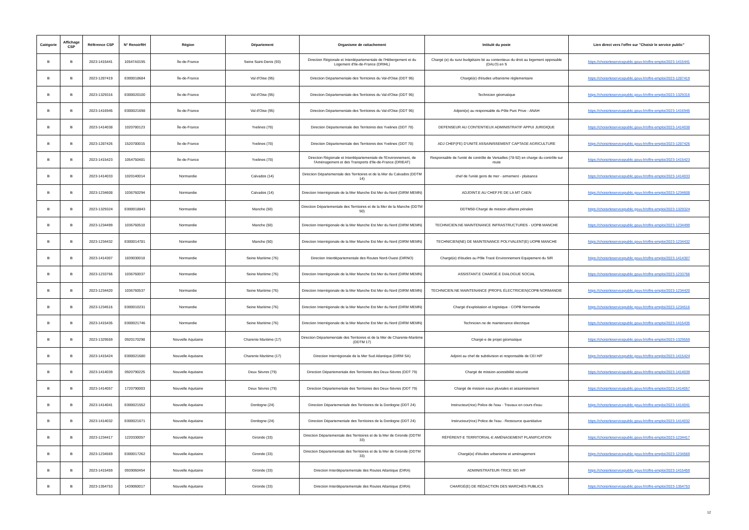| Catégorie | Affichage CSP | Référence CSP | N° RenoirRH | Région | Département | Organisme de rattachement | Intitulé du poste | Lien direct vers l'offre sur "Choisir le service public" |
| --- | --- | --- | --- | --- | --- | --- | --- | --- |
| B | B | 2023-1415441 | 10547A0195 | Île-de-France | Seine Saint-Denis (93) | Direction Régionale et Interdépartementale de l'Hébergement et du Logement d'Ile-de-France (DRIHL) | Chargé (e) du suivi budgétaire lié au contentieux du droit au logement opposable (DALO) en S | https://choisirleservicepublic.gouv.fr/offre-emploi/2023-1415441 |
| B | B | 2023-1287419 | E000018684 | Île-de-France | Val d'Oise (95) | Direction Départementale des Territoires du Val-d'Oise (DDT 95) | Chargé(e) d'études urbanisme règlementaire | https://choisirleservicepublic.gouv.fr/offre-emploi/2023-1287419 |
| B | B | 2023-1329316 | E000020100 | Île-de-France | Val d'Oise (95) | Direction Départementale des Territoires du Val-d'Oise (DDT 95) | Technicien géomatique | https://choisirleservicepublic.gouv.fr/offre-emploi/2023-1329316 |
| B | B | 2023-1416945 | E000021698 | Île-de-France | Val d'Oise (95) | Direction Départementale des Territoires du Val-d'Oise (DDT 95) | Adjoint(e) au responsable du Pôle Parc Prive - ANAH | https://choisirleservicepublic.gouv.fr/offre-emploi/2023-1416945 |
| B | B | 2023-1414038 | 1020780123 | Île-de-France | Yvelines (78) | Direction Départementale des Territoires des Yvelines (DDT 78) | DEFENSEUR AU CONTENTIEUX ADMINISTRATIF APPUI JURIDIQUE | https://choisirleservicepublic.gouv.fr/offre-emploi/2023-1414038 |
| B | B | 2023-1287426 | 1520780015 | Île-de-France | Yvelines (78) | Direction Départementale des Territoires des Yvelines (DDT 78) | ADJ CHEF(FE) D'UNITÉ ASSAINISSEMENT CAPTAGE AGRICULTURE | https://choisirleservicepublic.gouv.fr/offre-emploi/2023-1287426 |
| B | B | 2023-1415423 | 1054750481 | Île-de-France | Yvelines (78) | Direction Régionale et Interdépartementale de l'Environnement, de l'Aménagement et des Transports d'Ile-de-France (DRIEAT) | Responsable de l'unité de contrôle de Versailles (78-92) en charge du contrôle sur route | https://choisirleservicepublic.gouv.fr/offre-emploi/2023-1415423 |
| B | B | 2023-1414033 | 1020140014 | Normandie | Calvados (14) | Direction Départementale des Territoires et de la Mer du Calvados (DDTM 14) | chef de l'unité gens de mer - armement - plaisance | https://choisirleservicepublic.gouv.fr/offre-emploi/2023-1414033 |
| B | B | 2023-1234608 | 1036760294 | Normandie | Calvados (14) | Direction Interrégionale de la Mer Manche Est Mer du Nord (DIRM MEMN) | ADJOINT.E AU CHEF.FE DE LA MT CAEN | https://choisirleservicepublic.gouv.fr/offre-emploi/2023-1234608 |
| B | B | 2023-1329324 | E000018843 | Normandie | Manche (50) | Direction Départementale des Territoires et de la Mer de la Manche (DDTM 50) | DDTM50-Chargé de mission affaires pénales | https://choisirleservicepublic.gouv.fr/offre-emploi/2023-1329324 |
| B | B | 2023-1234499 | 1036760510 | Normandie | Manche (50) | Direction Interrégionale de la Mer Manche Est Mer du Nord (DIRM MEMN) | TECHNICIEN.NE MAINTENANCE INFRASTRUCTURES - UOPB MANCHE | https://choisirleservicepublic.gouv.fr/offre-emploi/2023-1234499 |
| B | B | 2023-1234432 | E000014781 | Normandie | Manche (50) | Direction Interrégionale de la Mer Manche Est Mer du Nord (DIRM MEMN) | TECHNICIEN(NE) DE MAINTENANCE POLYVALENT(E) UOPB MANCHE | https://choisirleservicepublic.gouv.fr/offre-emploi/2023-1234432 |
| B | B | 2023-1414307 | 1839030018 | Normandie | Seine Maritime (76) | Direction Interdépartementale des Routes Nord-Ouest (DIRNO) | Chargé(e) d'études au Pôle Tracé Environnement Equipement du SIR | https://choisirleservicepublic.gouv.fr/offre-emploi/2023-1414307 |
| B | B | 2023-1233766 | 1036760037 | Normandie | Seine Maritime (76) | Direction Interrégionale de la Mer Manche Est Mer du Nord (DIRM MEMN) | ASSISTANT.E CHARGÉ.E DIALOGUE SOCIAL | https://choisirleservicepublic.gouv.fr/offre-emploi/2023-1233766 |
| B | B | 2023-1234420 | 1036760537 | Normandie | Seine Maritime (76) | Direction Interrégionale de la Mer Manche Est Mer du Nord (DIRM MEMN) | TECHNICIEN.NE MAINTENANCE (PROFIL ÉLECTRICIEN)COPB NORMANDIE | https://choisirleservicepublic.gouv.fr/offre-emploi/2023-1234420 |
| B | B | 2023-1234516 | E000010231 | Normandie | Seine Maritime (76) | Direction Interrégionale de la Mer Manche Est Mer du Nord (DIRM MEMN) | Chargé d'exploitation et logistique - COPB Normandie | https://choisirleservicepublic.gouv.fr/offre-emploi/2023-1234516 |
| B | B | 2023-1415435 | E000021746 | Normandie | Seine Maritime (76) | Direction Interrégionale de la Mer Manche Est Mer du Nord (DIRM MEMN) | Technicien.ne de maintenance électrique | https://choisirleservicepublic.gouv.fr/offre-emploi/2023-1415435 |
| B | B | 2023-1329559 | 0920170298 | Nouvelle Aquitaine | Charente Maritime (17) | Direction Départementale des Territoires et de la Mer de Charente-Maritime (DDTM 17) | Chargé-e de projet géomatique | https://choisirleservicepublic.gouv.fr/offre-emploi/2023-1329559 |
| B | B | 2023-1415424 | E000021680 | Nouvelle Aquitaine | Charente Maritime (17) | Direction Interrégionale de la Mer Sud Atlantique (DIRM SA) | Adjoint au chef de subdivision et responsable de CEI H/F | https://choisirleservicepublic.gouv.fr/offre-emploi/2023-1415424 |
| B | B | 2023-1414039 | 0920790225 | Nouvelle Aquitaine | Deux Sèvres (79) | Direction Départementale des Territoires des Deux-Sèvres (DDT 79) | Chargé de mission acessibilité sécurité | https://choisirleservicepublic.gouv.fr/offre-emploi/2023-1414039 |
| B | B | 2023-1414057 | 1720790003 | Nouvelle Aquitaine | Deux Sèvres (79) | Direction Départementale des Territoires des Deux-Sèvres (DDT 79) | Chargé de mission eaux pluviales et assainissement | https://choisirleservicepublic.gouv.fr/offre-emploi/2023-1414057 |
| B | B | 2023-1414041 | E000021552 | Nouvelle Aquitaine | Dordogne (24) | Direction Départementale des Territoires de la Dordogne (DDT 24) | Instructeur(rice) Police de l'eau - Travaux en cours d'eau | https://choisirleservicepublic.gouv.fr/offre-emploi/2023-1414041 |
| B | B | 2023-1414032 | E000021671 | Nouvelle Aquitaine | Dordogne (24) | Direction Départementale des Territoires de la Dordogne (DDT 24) | Instructeur(rice) Police de l'eau - Ressource quantitative | https://choisirleservicepublic.gouv.fr/offre-emploi/2023-1414032 |
| B | B | 2023-1234417 | 1220330057 | Nouvelle Aquitaine | Gironde (33) | Direction Départementale des Territoires et de la Mer de Gironde (DDTM 33) | RÉFÉRENT-E TERRITORIAL-E AMÉNAGEMENT PLANIFICATION | https://choisirleservicepublic.gouv.fr/offre-emploi/2023-1234417 |
| B | B | 2023-1234569 | E000017262 | Nouvelle Aquitaine | Gironde (33) | Direction Départementale des Territoires et de la Mer de Gironde (DDTM 33) | Chargé(e) d'études urbanisme et aménagement | https://choisirleservicepublic.gouv.fr/offre-emploi/2023-1234569 |
| B | B | 2023-1415459 | 0939060454 | Nouvelle Aquitaine | Gironde (33) | Direction Interdépartementale des Routes Atlantique (DIRA) | ADMINISTRATEUR-TRICE SIG H/F | https://choisirleservicepublic.gouv.fr/offre-emploi/2023-1415459 |
| B | B | 2023-1354753 | 1439060017 | Nouvelle Aquitaine | Gironde (33) | Direction Interdépartementale des Routes Atlantique (DIRA) | CHARGÉ(E) DE RÉDACTION DES MARCHÉS PUBLICS | https://choisirleservicepublic.gouv.fr/offre-emploi/2023-1354753 |
12